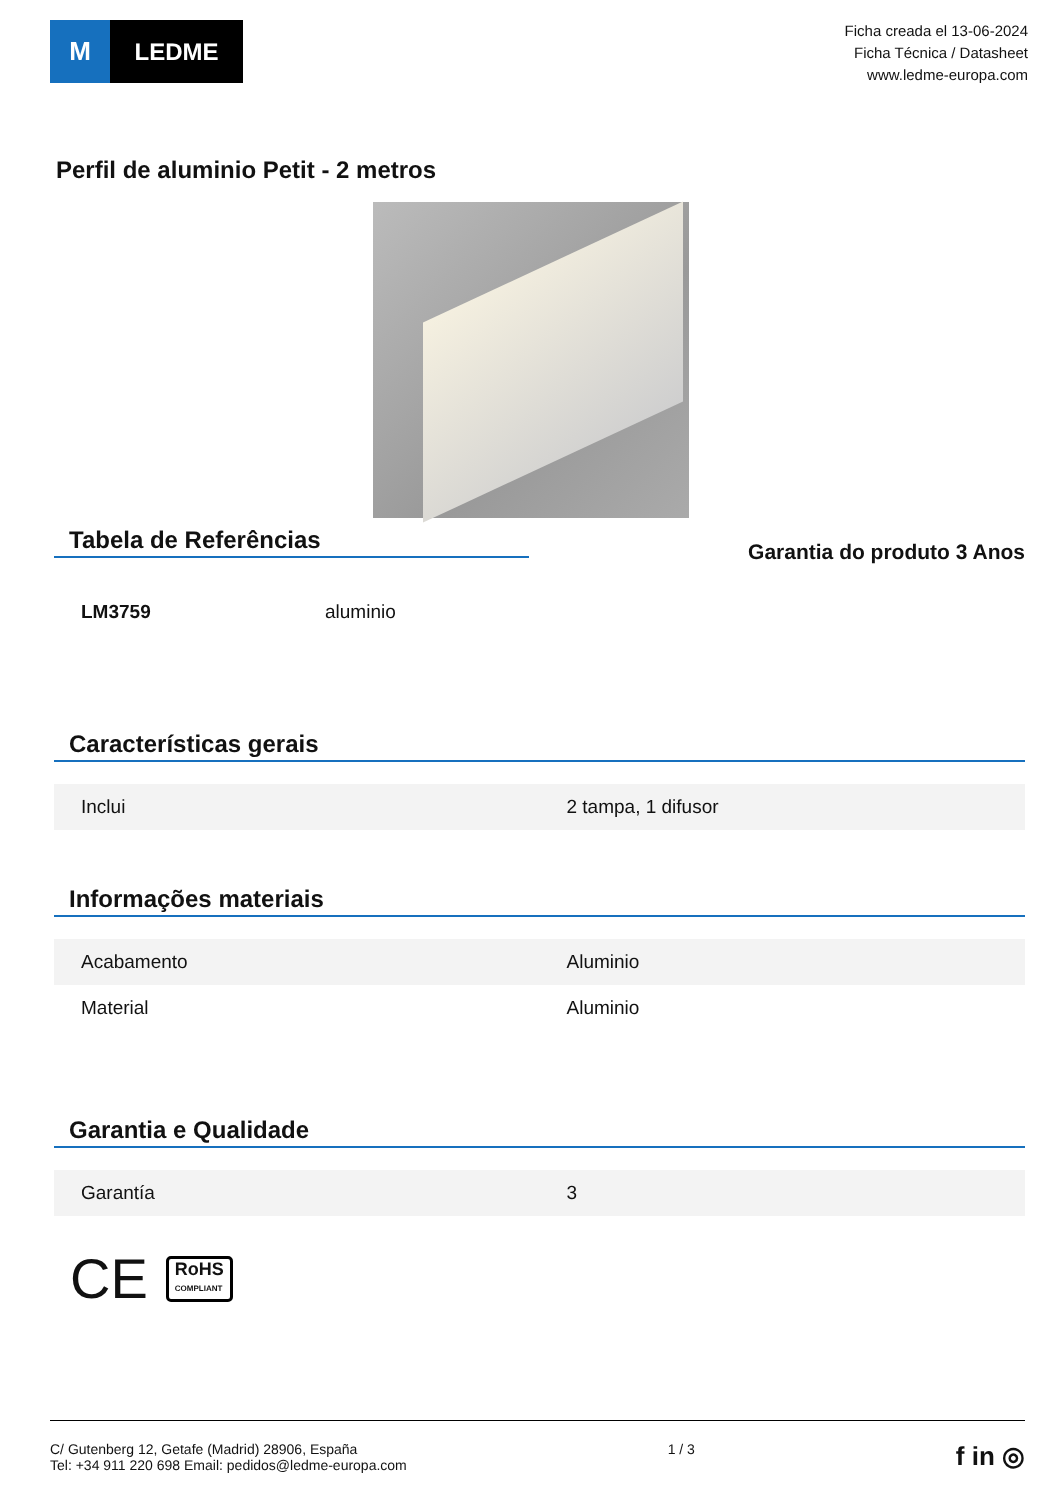M LEDME
Ficha creada el 13-06-2024
Ficha Técnica / Datasheet
www.ledme-europa.com
Perfil de aluminio Petit - 2 metros
Tabela de Referências
Garantia do produto 3 Anos
| LM3759 | aluminio |
Características gerais
| Inclui | 2 tampa, 1 difusor |
Informações materiais
| Acabamento | Aluminio |
| Material | Aluminio |
Garantia e Qualidade
| Garantía | 3 |
CE RoHS
COMPLIANT
C/ Gutenberg 12, Getafe (Madrid) 28906, España
Tel: +34 911 220 698 Email: pedidos@ledme-europa.com
1 / 3
f in ◎